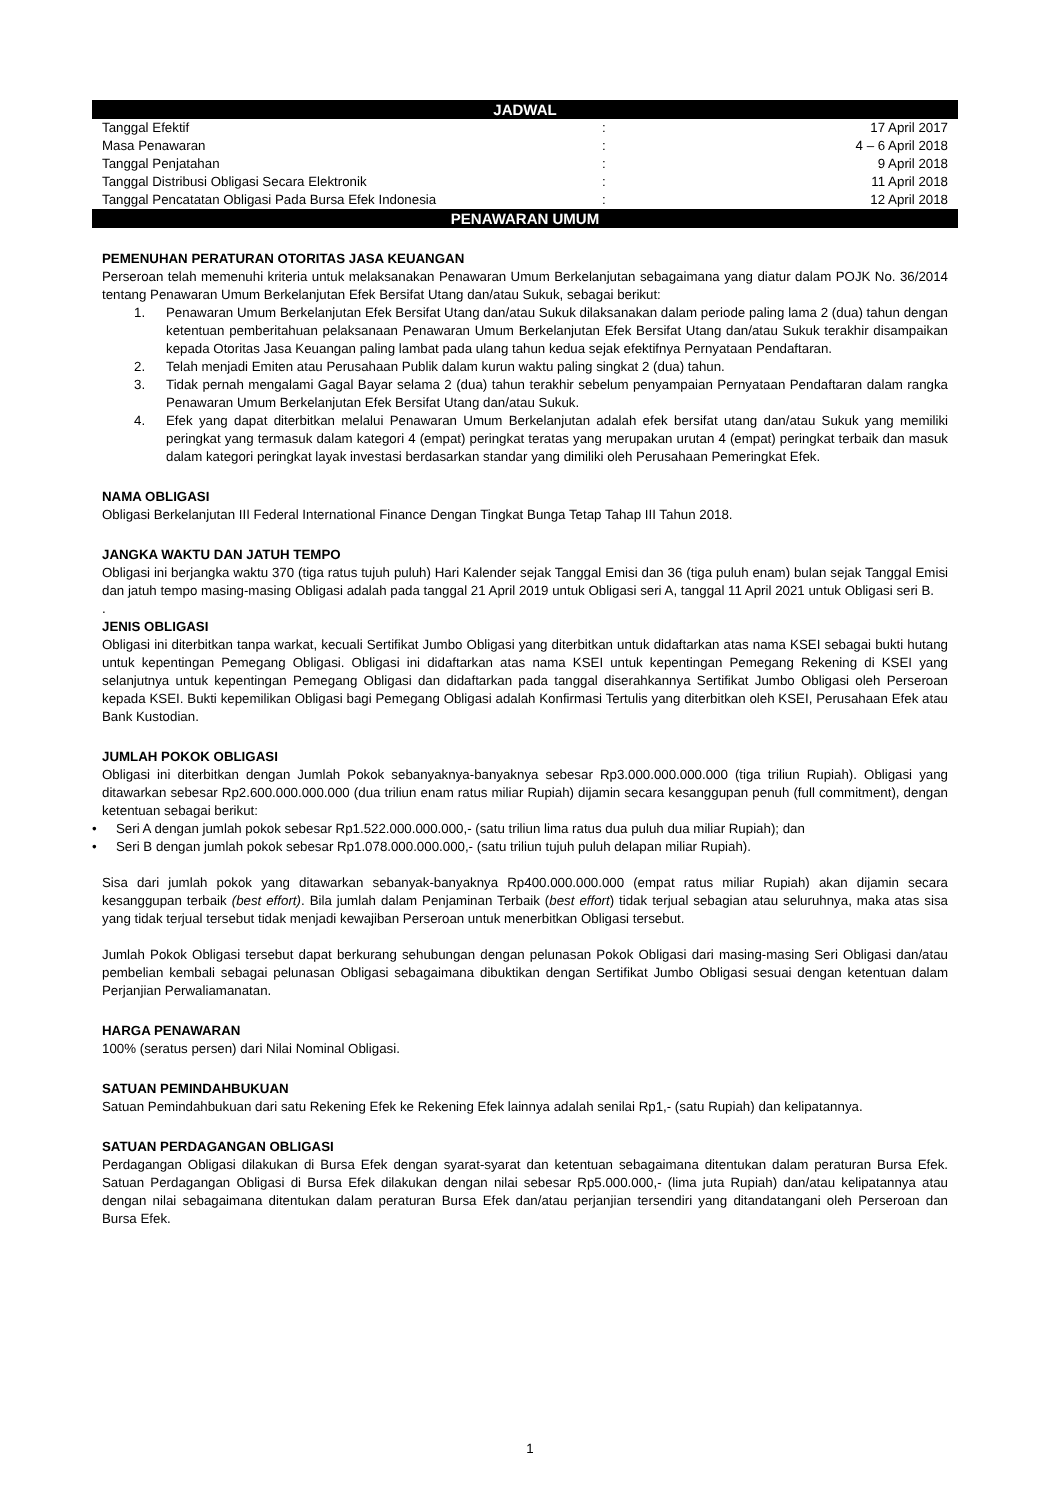JADWAL
| Tanggal Efektif | : | 17 April 2017 |
| Masa Penawaran | : | 4 – 6 April 2018 |
| Tanggal Penjatahan | : | 9 April 2018 |
| Tanggal Distribusi Obligasi Secara Elektronik | : | 11 April 2018 |
| Tanggal Pencatatan Obligasi Pada Bursa Efek Indonesia | : | 12 April 2018 |
PENAWARAN UMUM
PEMENUHAN PERATURAN OTORITAS JASA KEUANGAN
Perseroan telah memenuhi kriteria untuk melaksanakan Penawaran Umum Berkelanjutan sebagaimana yang diatur dalam POJK No. 36/2014 tentang Penawaran Umum Berkelanjutan Efek Bersifat Utang dan/atau Sukuk, sebagai berikut:
1. Penawaran Umum Berkelanjutan Efek Bersifat Utang dan/atau Sukuk dilaksanakan dalam periode paling lama 2 (dua) tahun dengan ketentuan pemberitahuan pelaksanaan Penawaran Umum Berkelanjutan Efek Bersifat Utang dan/atau Sukuk terakhir disampaikan kepada Otoritas Jasa Keuangan paling lambat pada ulang tahun kedua sejak efektifnya Pernyataan Pendaftaran.
2. Telah menjadi Emiten atau Perusahaan Publik dalam kurun waktu paling singkat 2 (dua) tahun.
3. Tidak pernah mengalami Gagal Bayar selama 2 (dua) tahun terakhir sebelum penyampaian Pernyataan Pendaftaran dalam rangka Penawaran Umum Berkelanjutan Efek Bersifat Utang dan/atau Sukuk.
4. Efek yang dapat diterbitkan melalui Penawaran Umum Berkelanjutan adalah efek bersifat utang dan/atau Sukuk yang memiliki peringkat yang termasuk dalam kategori 4 (empat) peringkat teratas yang merupakan urutan 4 (empat) peringkat terbaik dan masuk dalam kategori peringkat layak investasi berdasarkan standar yang dimiliki oleh Perusahaan Pemeringkat Efek.
NAMA OBLIGASI
Obligasi Berkelanjutan III Federal International Finance Dengan Tingkat Bunga Tetap Tahap III Tahun 2018.
JANGKA WAKTU DAN JATUH TEMPO
Obligasi ini berjangka waktu 370 (tiga ratus tujuh puluh) Hari Kalender sejak Tanggal Emisi dan 36 (tiga puluh enam) bulan sejak Tanggal Emisi dan jatuh tempo masing-masing Obligasi adalah pada tanggal 21 April 2019 untuk Obligasi seri A, tanggal 11 April 2021 untuk Obligasi seri B.
.
JENIS OBLIGASI
Obligasi ini diterbitkan tanpa warkat, kecuali Sertifikat Jumbo Obligasi yang diterbitkan untuk didaftarkan atas nama KSEI sebagai bukti hutang untuk kepentingan Pemegang Obligasi. Obligasi ini didaftarkan atas nama KSEI untuk kepentingan Pemegang Rekening di KSEI yang selanjutnya untuk kepentingan Pemegang Obligasi dan didaftarkan pada tanggal diserahkannya Sertifikat Jumbo Obligasi oleh Perseroan kepada KSEI. Bukti kepemilikan Obligasi bagi Pemegang Obligasi adalah Konfirmasi Tertulis yang diterbitkan oleh KSEI, Perusahaan Efek atau Bank Kustodian.
JUMLAH POKOK OBLIGASI
Obligasi ini diterbitkan dengan Jumlah Pokok sebanyaknya-banyaknya sebesar Rp3.000.000.000.000 (tiga triliun Rupiah). Obligasi yang ditawarkan sebesar Rp2.600.000.000.000 (dua triliun enam ratus miliar Rupiah) dijamin secara kesanggupan penuh (full commitment), dengan ketentuan sebagai berikut:
• Seri A dengan jumlah pokok sebesar Rp1.522.000.000.000,- (satu triliun lima ratus dua puluh dua miliar Rupiah); dan
• Seri B dengan jumlah pokok sebesar Rp1.078.000.000.000,- (satu triliun tujuh puluh delapan miliar Rupiah).
Sisa dari jumlah pokok yang ditawarkan sebanyak-banyaknya Rp400.000.000.000 (empat ratus miliar Rupiah) akan dijamin secara kesanggupan terbaik (best effort). Bila jumlah dalam Penjaminan Terbaik (best effort) tidak terjual sebagian atau seluruhnya, maka atas sisa yang tidak terjual tersebut tidak menjadi kewajiban Perseroan untuk menerbitkan Obligasi tersebut.
Jumlah Pokok Obligasi tersebut dapat berkurang sehubungan dengan pelunasan Pokok Obligasi dari masing-masing Seri Obligasi dan/atau pembelian kembali sebagai pelunasan Obligasi sebagaimana dibuktikan dengan Sertifikat Jumbo Obligasi sesuai dengan ketentuan dalam Perjanjian Perwaliamanatan.
HARGA PENAWARAN
100% (seratus persen) dari Nilai Nominal Obligasi.
SATUAN PEMINDAHBUKUAN
Satuan Pemindahbukuan dari satu Rekening Efek ke Rekening Efek lainnya adalah senilai Rp1,- (satu Rupiah) dan kelipatannya.
SATUAN PERDAGANGAN OBLIGASI
Perdagangan Obligasi dilakukan di Bursa Efek dengan syarat-syarat dan ketentuan sebagaimana ditentukan dalam peraturan Bursa Efek. Satuan Perdagangan Obligasi di Bursa Efek dilakukan dengan nilai sebesar Rp5.000.000,- (lima juta Rupiah) dan/atau kelipatannya atau dengan nilai sebagaimana ditentukan dalam peraturan Bursa Efek dan/atau perjanjian tersendiri yang ditandatangani oleh Perseroan dan Bursa Efek.
1